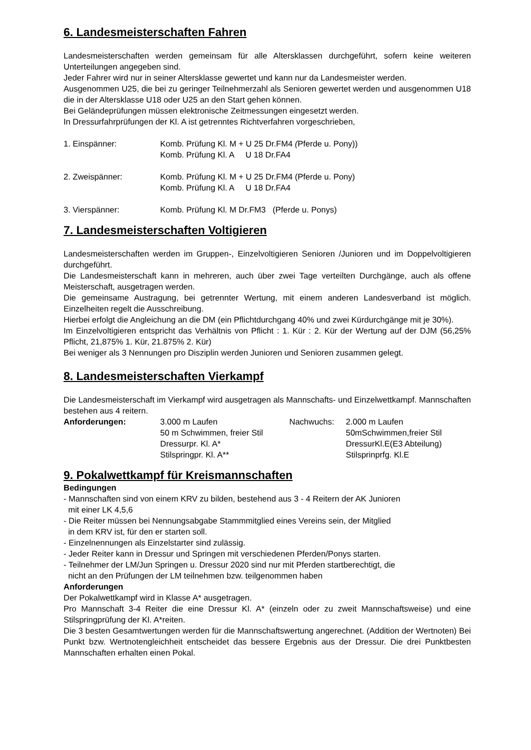6. Landesmeisterschaften Fahren
Landesmeisterschaften werden gemeinsam für alle Altersklassen durchgeführt, sofern keine weiteren Unterteilungen angegeben sind.
Jeder Fahrer wird nur in seiner Altersklasse gewertet und kann nur da Landesmeister werden.
Ausgenommen U25, die bei zu geringer Teilnehmerzahl als Senioren gewertet werden und ausgenommen U18 die in der Altersklasse U18 oder U25 an den Start gehen können.
Bei Geländeprüfungen müssen elektronische Zeitmessungen eingesetzt werden.
In Dressurfahrprüfungen der Kl. A ist getrenntes Richtverfahren vorgeschrieben,
1. Einspänner: Komb. Prüfung Kl. M + U 25 Dr.FM4 (Pferde u. Pony))
Komb. Prüfung Kl. A U 18 Dr.FA4
2. Zweispänner: Komb. Prüfung Kl. M + U 25 Dr.FM4 (Pferde u. Pony)
Komb. Prüfung Kl. A U 18 Dr.FA4
3. Vierspänner: Komb. Prüfung Kl. M Dr.FM3 (Pferde u. Ponys)
7. Landesmeisterschaften Voltigieren
Landesmeisterschaften werden im Gruppen-, Einzelvoltigieren Senioren /Junioren und im Doppelvoltigieren durchgeführt.
Die Landesmeisterschaft kann in mehreren, auch über zwei Tage verteilten Durchgänge, auch als offene Meisterschaft, ausgetragen werden.
Die gemeinsame Austragung, bei getrennter Wertung, mit einem anderen Landesverband ist möglich. Einzelheiten regelt die Ausschreibung.
Hierbei erfolgt die Angleichung an die DM (ein Pflichtdurchgang 40% und zwei Kürdurchgänge mit je 30%).
Im Einzelvoltigieren entspricht das Verhältnis von Pflicht : 1. Kür : 2. Kür der Wertung auf der DJM (56,25% Pflicht, 21,875% 1. Kür, 21.875% 2. Kür)
Bei weniger als 3 Nennungen pro Disziplin werden Junioren und Senioren zusammen gelegt.
8. Landesmeisterschaften Vierkampf
Die Landesmeisterschaft im Vierkampf wird ausgetragen als Mannschafts- und Einzelwettkampf. Mannschaften bestehen aus 4 reitern.
Anforderungen: 3.000 m Laufen
50 m Schwimmen, freier Stil
Dressurpr. Kl. A*
Stilspringpr. Kl. A**
Nachwuchs: 2.000 m Laufen
50mSchwimmen,freier Stil
DressurKl.E(E3 Abteilung)
Stilsprinprfg. Kl.E
9. Pokalwettkampf für Kreismannschaften
Bedingungen
- Mannschaften sind von einem KRV zu bilden, bestehend aus 3 - 4 Reitern der AK Junioren
mit einer LK 4,5,6
- Die Reiter müssen bei Nennungsabgabe Stammmitglied eines Vereins sein, der Mitglied
in dem KRV ist, für den er starten soll.
- Einzelnennungen als Einzelstarter sind zulässig.
- Jeder Reiter kann in Dressur und Springen mit verschiedenen Pferden/Ponys starten.
- Teilnehmer der LM/Jun Springen u. Dressur 2020 sind nur mit Pferden startberechtigt, die
nicht an den Prüfungen der LM teilnehmen bzw. teilgenommen haben
Anforderungen
Der Pokalwettkampf wird in Klasse A* ausgetragen.
Pro Mannschaft 3-4 Reiter die eine Dressur Kl. A* (einzeln oder zu zweit Mannschaftsweise) und eine Stilspringprüfung der Kl. A*reiten.
Die 3 besten Gesamtwertungen werden für die Mannschaftswertung angerechnet. (Addition der Wertnoten) Bei Punkt bzw. Wertnotengleichheit entscheidet das bessere Ergebnis aus der Dressur. Die drei Punktbesten Mannschaften erhalten einen Pokal.